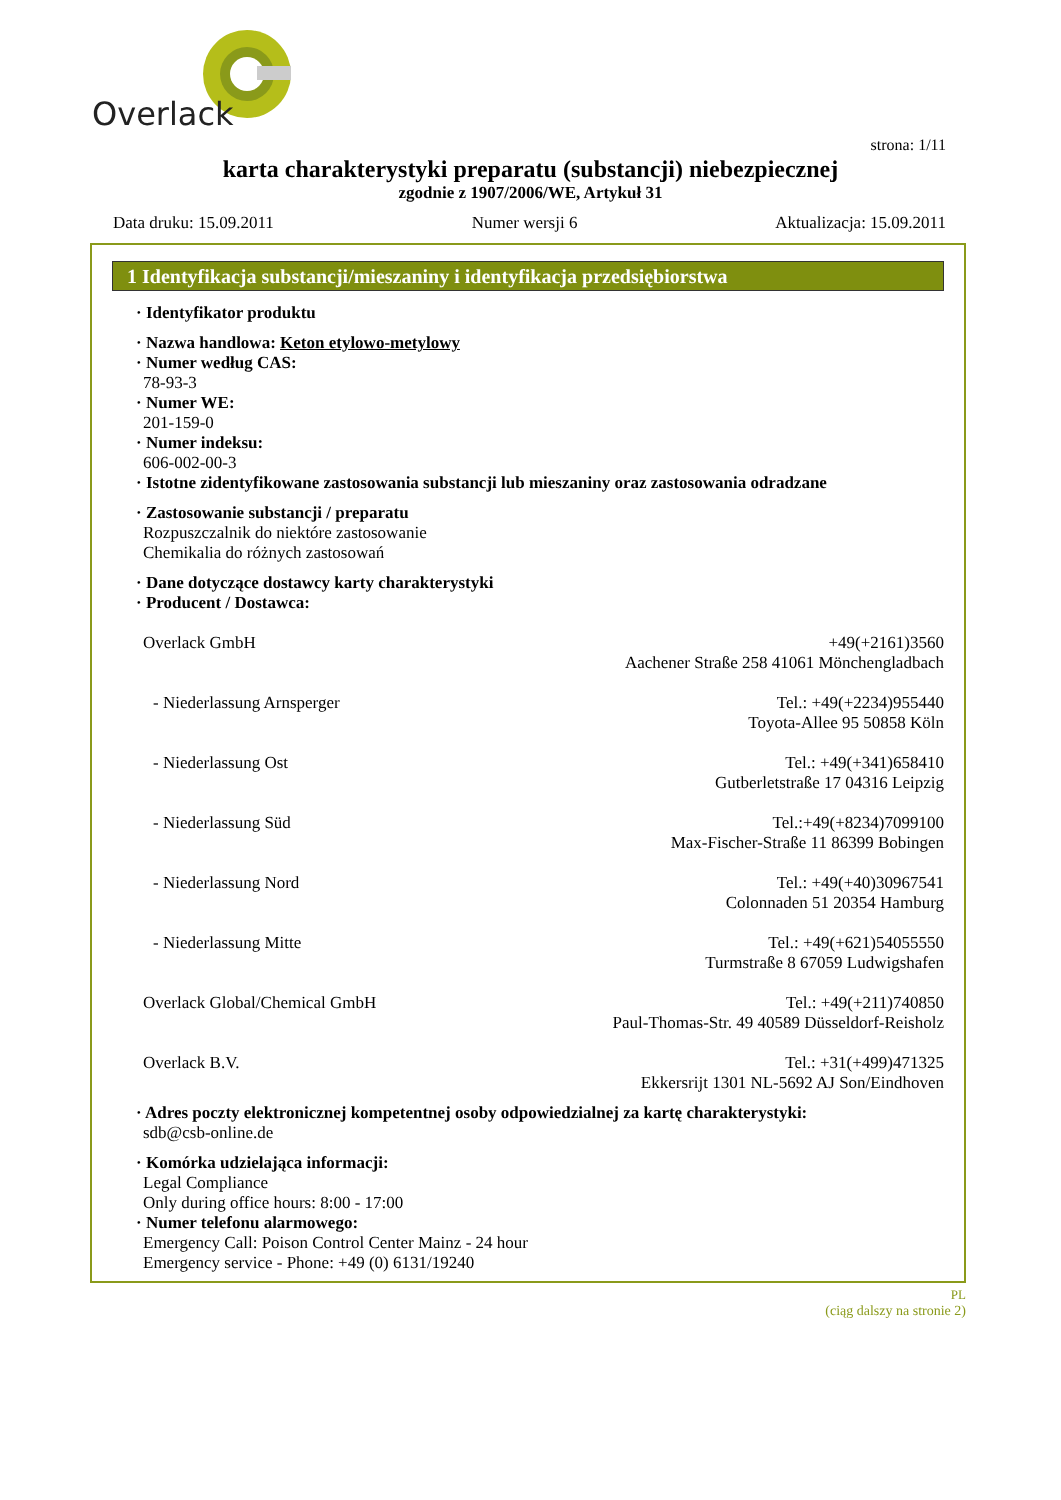Overlack
strona: 1/11
karta charakterystyki preparatu (substancji) niebezpiecznej
zgodnie z 1907/2006/WE, Artykuł 31
Data druku: 15.09.2011 Numer wersji 6 Aktualizacja: 15.09.2011
1 Identyfikacja substancji/mieszaniny i identyfikacja przedsiębiorstwa
· Identyfikator produktu
· Nazwa handlowa: Keton etylowo-metylowy
· Numer według CAS:
78-93-3
· Numer WE:
201-159-0
· Numer indeksu:
606-002-00-3
· Istotne zidentyfikowane zastosowania substancji lub mieszaniny oraz zastosowania odradzane
· Zastosowanie substancji / preparatu
Rozpuszczalnik do niektóre zastosowanie
Chemikalia do różnych zastosowań
· Dane dotyczące dostawcy karty charakterystyki
· Producent / Dostawca:
Overlack GmbH +49(+2161)3560
Aachener Straße 258 41061 Mönchengladbach
- Niederlassung Arnsperger Tel.: +49(+2234)955440
Toyota-Allee 95 50858 Köln
- Niederlassung Ost Tel.: +49(+341)658410
Gutberletstraße 17 04316 Leipzig
- Niederlassung Süd Tel.:+49(+8234)7099100
Max-Fischer-Straße 11 86399 Bobingen
- Niederlassung Nord Tel.: +49(+40)30967541
Colonnaden 51 20354 Hamburg
- Niederlassung Mitte Tel.: +49(+621)54055550
Turmstraße 8 67059 Ludwigshafen
Overlack Global/Chemical GmbH Tel.: +49(+211)740850
Paul-Thomas-Str. 49 40589 Düsseldorf-Reisholz
Overlack B.V. Tel.: +31(+499)471325
Ekkersrijt 1301 NL-5692 AJ Son/Eindhoven
· Adres poczty elektronicznej kompetentnej osoby odpowiedzialnej za kartę charakterystyki:
sdb@csb-online.de
· Komórka udzielająca informacji:
Legal Compliance
Only during office hours: 8:00 - 17:00
· Numer telefonu alarmowego:
Emergency Call: Poison Control Center Mainz - 24 hour
Emergency service - Phone: +49 (0) 6131/19240
PL
(ciąg dalszy na stronie 2)